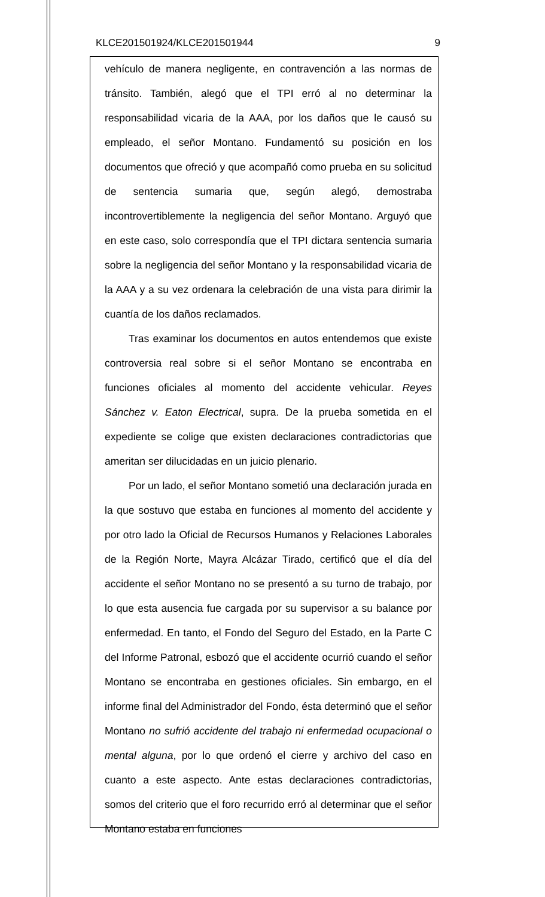KLCE201501924/KLCE201501944 9
vehículo de manera negligente, en contravención a las normas de tránsito. También, alegó que el TPI erró al no determinar la responsabilidad vicaria de la AAA, por los daños que le causó su empleado, el señor Montano. Fundamentó su posición en los documentos que ofreció y que acompañó como prueba en su solicitud de sentencia sumaria que, según alegó, demostraba incontrovertiblemente la negligencia del señor Montano. Arguyó que en este caso, solo correspondía que el TPI dictara sentencia sumaria sobre la negligencia del señor Montano y la responsabilidad vicaria de la AAA y a su vez ordenara la celebración de una vista para dirimir la cuantía de los daños reclamados.
Tras examinar los documentos en autos entendemos que existe controversia real sobre si el señor Montano se encontraba en funciones oficiales al momento del accidente vehicular. Reyes Sánchez v. Eaton Electrical, supra. De la prueba sometida en el expediente se colige que existen declaraciones contradictorias que ameritan ser dilucidadas en un juicio plenario.
Por un lado, el señor Montano sometió una declaración jurada en la que sostuvo que estaba en funciones al momento del accidente y por otro lado la Oficial de Recursos Humanos y Relaciones Laborales de la Región Norte, Mayra Alcázar Tirado, certificó que el día del accidente el señor Montano no se presentó a su turno de trabajo, por lo que esta ausencia fue cargada por su supervisor a su balance por enfermedad. En tanto, el Fondo del Seguro del Estado, en la Parte C del Informe Patronal, esbozó que el accidente ocurrió cuando el señor Montano se encontraba en gestiones oficiales. Sin embargo, en el informe final del Administrador del Fondo, ésta determinó que el señor Montano no sufrió accidente del trabajo ni enfermedad ocupacional o mental alguna, por lo que ordenó el cierre y archivo del caso en cuanto a este aspecto. Ante estas declaraciones contradictorias, somos del criterio que el foro recurrido erró al determinar que el señor Montano estaba en funciones